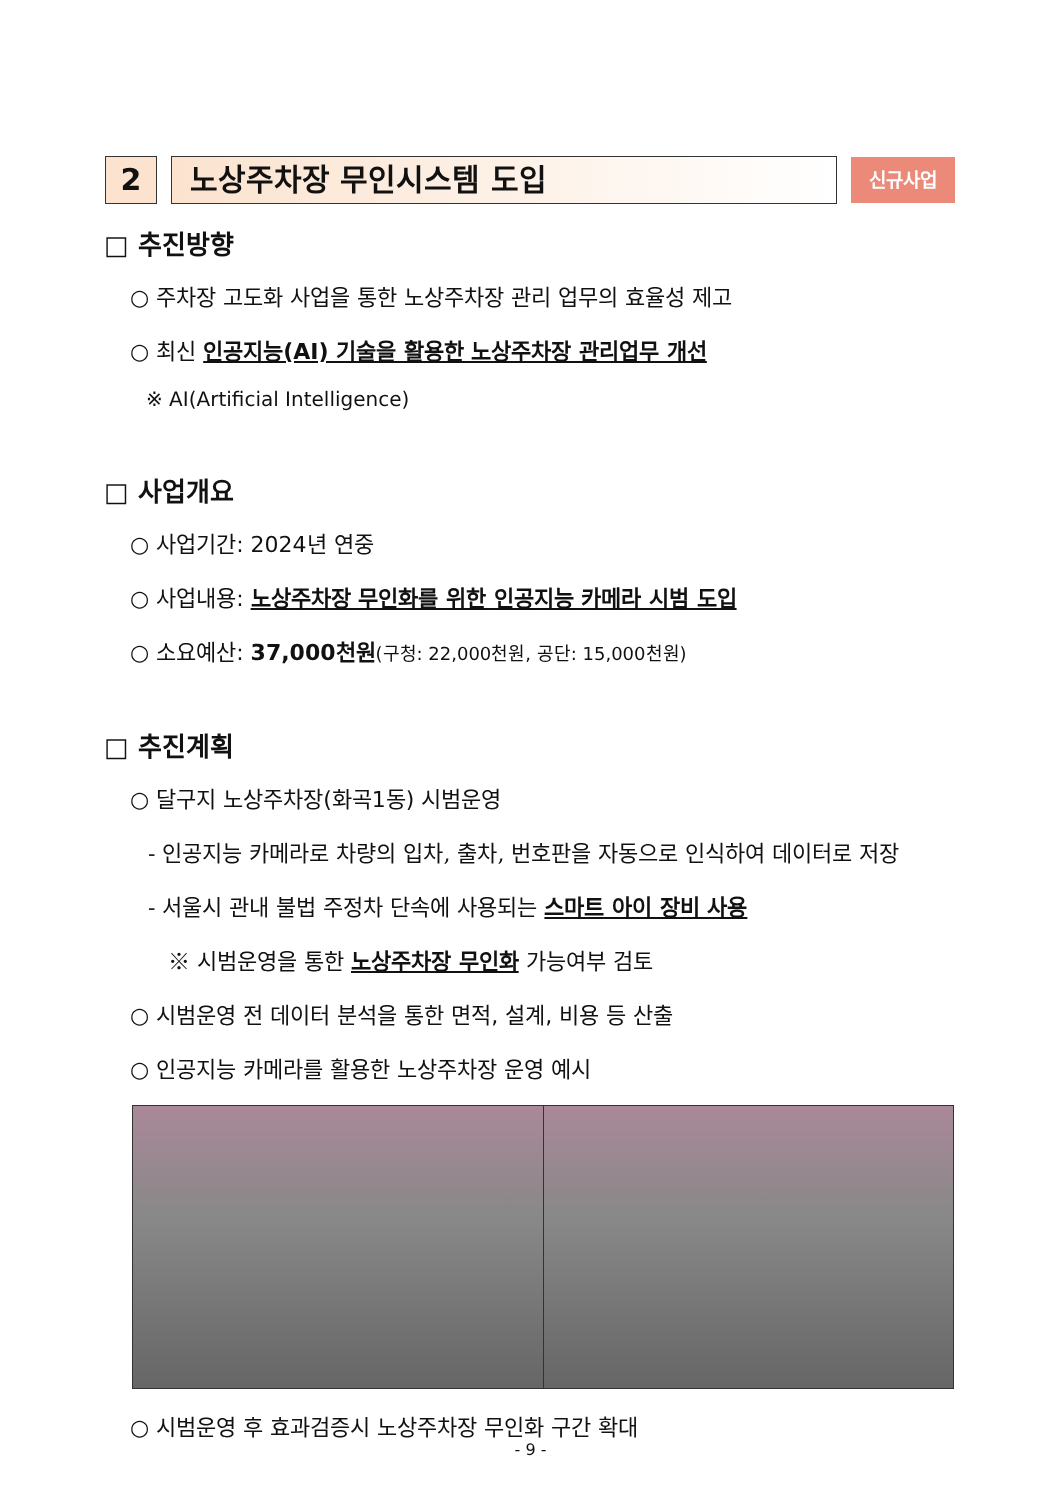2 노상주차장 무인시스템 도입
신규사업
□ 추진방향
○ 주차장 고도화 사업을 통한 노상주차장 관리 업무의 효율성 제고
○ 최신 인공지능(AI) 기술을 활용한 노상주차장 관리업무 개선
※ AI(Artificial Intelligence)
□ 사업개요
○ 사업기간: 2024년 연중
○ 사업내용: 노상주차장 무인화를 위한 인공지능 카메라 시범 도입
○ 소요예산: 37,000천원(구청: 22,000천원, 공단: 15,000천원)
□ 추진계획
○ 달구지 노상주차장(화곡1동) 시범운영
- 인공지능 카메라로 차량의 입차, 출차, 번호판을 자동으로 인식하여 데이터로 저장
- 서울시 관내 불법 주정차 단속에 사용되는 스마트 아이 장비 사용
※ 시범운영을 통한 노상주차장 무인화 가능여부 검토
○ 시범운영 전 데이터 분석을 통한 면적, 설계, 비용 등 산출
○ 인공지능 카메라를 활용한 노상주차장 운영 예시
○ 시범운영 후 효과검증시 노상주차장 무인화 구간 확대
- 9 -